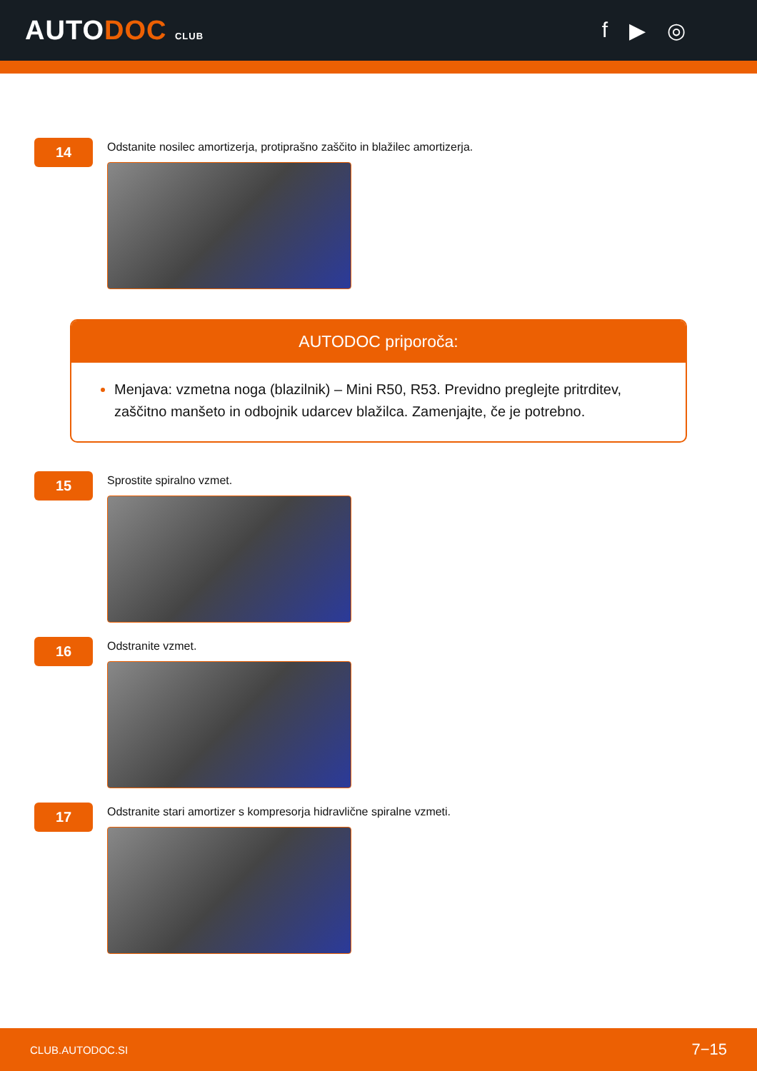AUTODOC CLUB
f ▶ ◎
14
Odstanite nosilec amortizerja, protiprašno zaščito in blažilec amortizerja.
AUTODOC priporoča:
Menjava: vzmetna noga (blazilnik) – Mini R50, R53. Previdno preglejte pritrditev, zaščitno manšeto in odbojnik udarcev blažilca. Zamenjajte, če je potrebno.
15
Sprostite spiralno vzmet.
16
Odstranite vzmet.
17
Odstranite stari amortizer s kompresorja hidravlične spiralne vzmeti.
CLUB.AUTODOC.SI 7−15